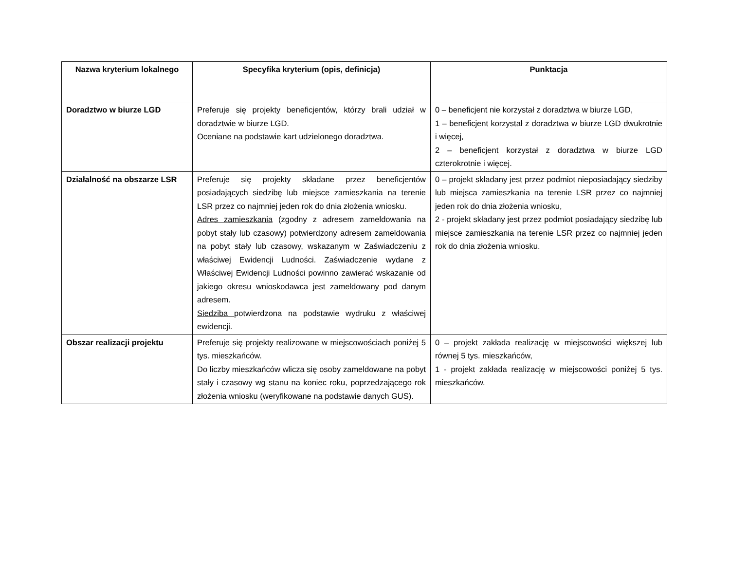| Nazwa kryterium lokalnego | Specyfika kryterium (opis, definicja) | Punktacja |
| --- | --- | --- |
| Doradztwo w biurze LGD | Preferuje się projekty beneficjentów, którzy brali udział w doradztwie w biurze LGD. Oceniane na podstawie kart udzielonego doradztwa. | 0 – beneficjent nie korzystał z doradztwa w biurze LGD, 1 – beneficjent korzystał z doradztwa w biurze LGD dwukrotnie i więcej, 2 – beneficjent korzystał z doradztwa w biurze LGD czterokrotnie i więcej. |
| Działalność na obszarze LSR | Preferuje się projekty składane przez beneficjentów posiadających siedzibę lub miejsce zamieszkania na terenie LSR przez co najmniej jeden rok do dnia złożenia wniosku. Adres zamieszkania (zgodny z adresem zameldowania na pobyt stały lub czasowy) potwierdzony adresem zameldowania na pobyt stały lub czasowy, wskazanym w Zaświadczeniu z właściwej Ewidencji Ludności. Zaświadczenie wydane z Właściwej Ewidencji Ludności powinno zawierać wskazanie od jakiego okresu wnioskodawca jest zameldowany pod danym adresem. Siedziba potwierdzona na podstawie wydruku z właściwej ewidencji. | 0 – projekt składany jest przez podmiot nieposiadający siedziby lub miejsca zamieszkania na terenie LSR przez co najmniej jeden rok do dnia złożenia wniosku, 2 - projekt składany jest przez podmiot posiadający siedzibę lub miejsce zamieszkania na terenie LSR przez co najmniej jeden rok do dnia złożenia wniosku. |
| Obszar realizacji projektu | Preferuje się projekty realizowane w miejscowościach poniżej 5 tys. mieszkańców. Do liczby mieszkańców wlicza się osoby zameldowane na pobyt stały i czasowy wg stanu na koniec roku, poprzedzającego rok złożenia wniosku (weryfikowane na podstawie danych GUS). | 0 – projekt zakłada realizację w miejscowości większej lub równej 5 tys. mieszkańców, 1 - projekt zakłada realizację w miejscowości poniżej 5 tys. mieszkańców. |